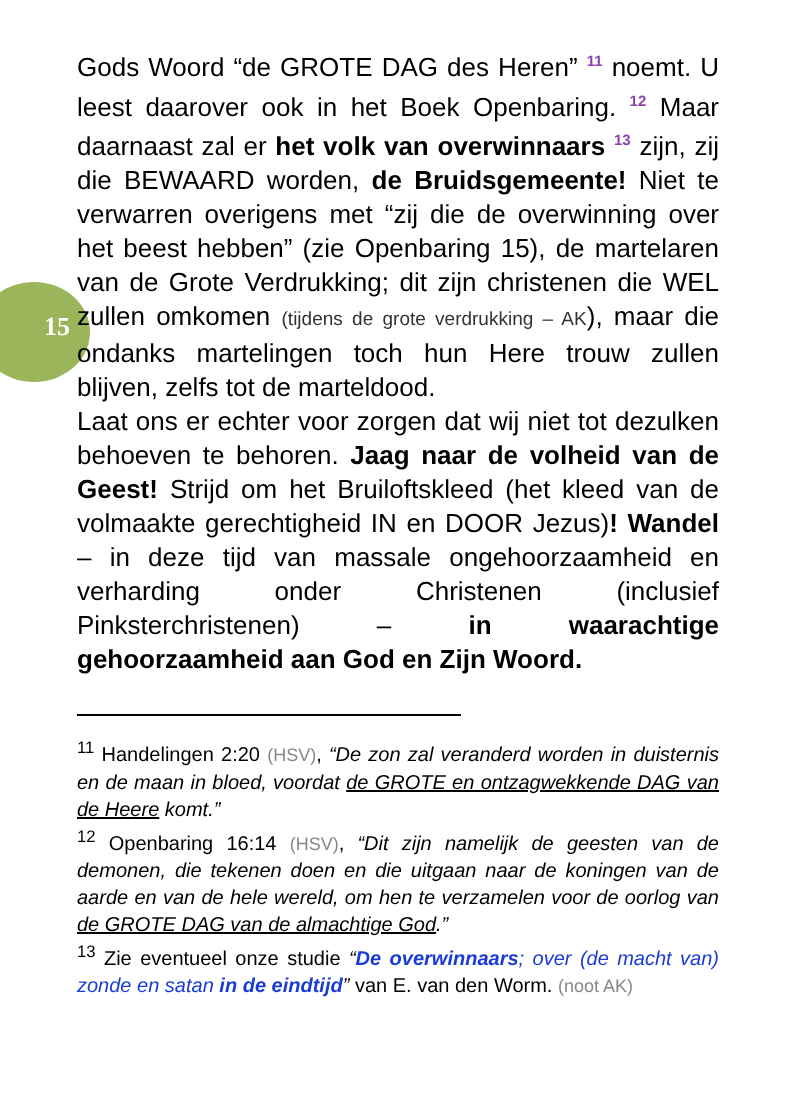15
Gods Woord “de GROTE DAG des Heren” <sup>11</sup> noemt. U leest daarover ook in het Boek Openbaring. <sup>12</sup> Maar daarnaast zal er het volk van overwinnaars <sup>13</sup> zijn, zij die BEWAARD worden, de Bruidsgemeente! Niet te verwarren overigens met “zij die de overwinning over het beest hebben” (zie Openbaring 15), de martelaren van de Grote Verdrukking; dit zijn christenen die WEL zullen omkomen (tijdens de grote verdrukking – AK), maar die ondanks martelingen toch hun Here trouw zullen blijven, zelfs tot de marteldood.
Laat ons er echter voor zorgen dat wij niet tot dezulken behoeven te behoren. Jaag naar de volheid van de Geest! Strijd om het Bruiloftskleed (het kleed van de volmaakte gerechtigheid IN en DOOR Jezus)! Wandel – in deze tijd van massale ongehoorzaamheid en verharding onder Christenen (inclusief Pinksterchristenen) – in waarachtige gehoorzaamheid aan God en Zijn Woord.
<sup>11</sup> Handelingen 2:20 (HSV), “De zon zal veranderd worden in duisternis en de maan in bloed, voordat de GROTE en ontzagwekkende DAG van de Heere komt.”
<sup>12</sup> Openbaring 16:14 (HSV), “Dit zijn namelijk de geesten van de demonen, die tekenen doen en die uitgaan naar de koningen van de aarde en van de hele wereld, om hen te verzamelen voor de oorlog van de GROTE DAG van de almachtige God.”
<sup>13</sup> Zie eventueel onze studie “De overwinnaars; over (de macht van) zonde en satan in de eindtijd” van E. van den Worm. (noot AK)